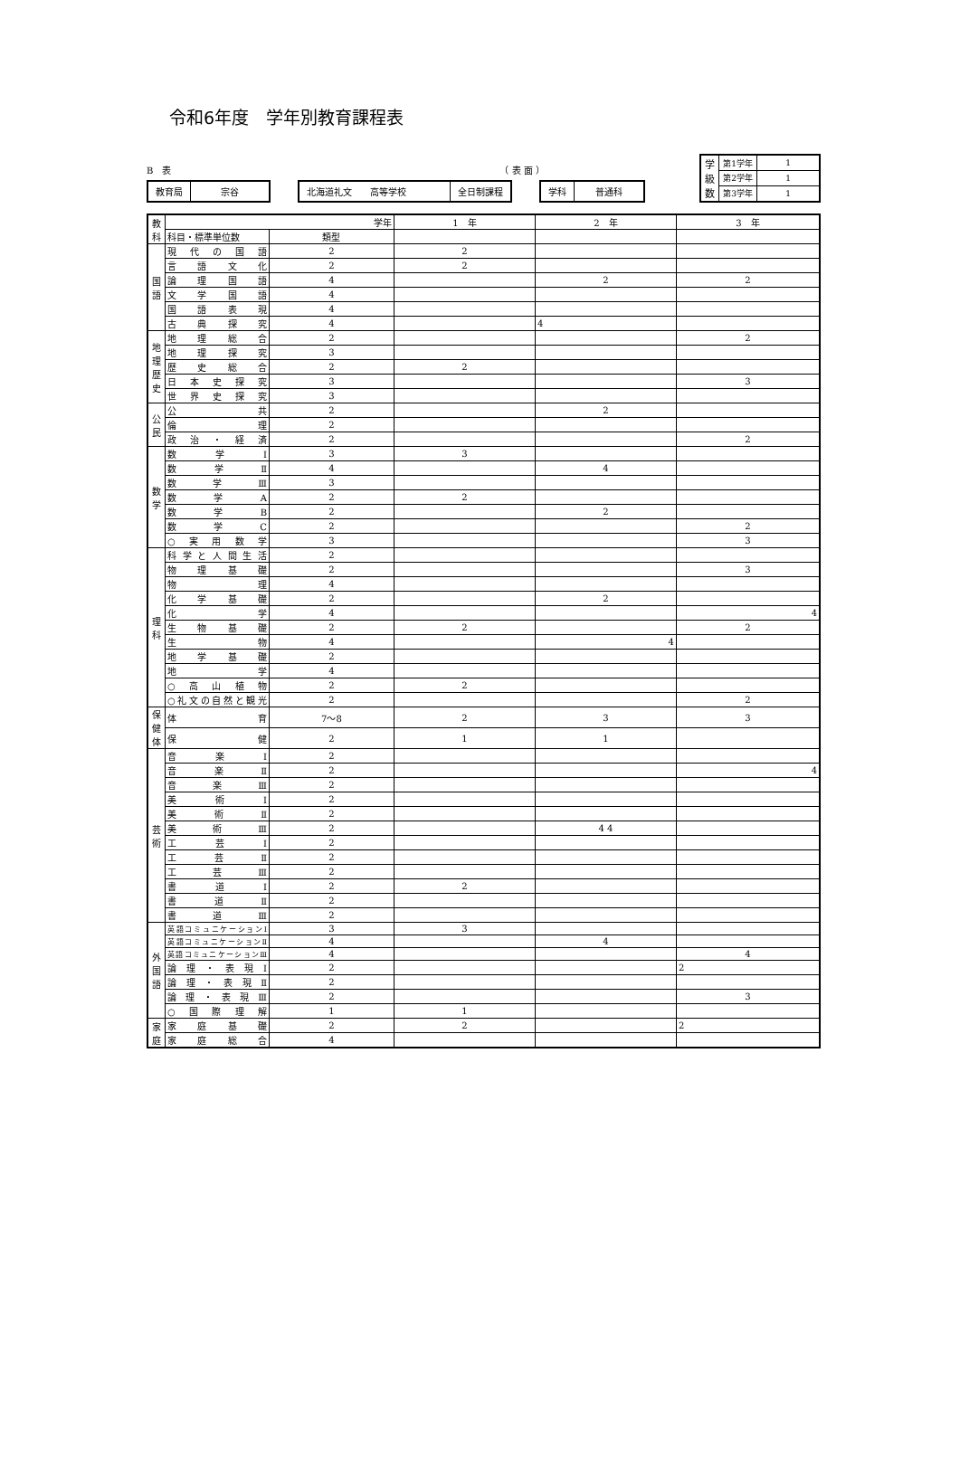令和6年度　学年別教育課程表
B　表 （ 表 面 ）
教育局 宗谷 北海道礼文　　高等学校 全日制課程 学科 普通科
| 学 級 数 | 第1学年 | 1 |
| | 第2学年 | 1 |
| | 第3学年 | 1 |
| 教科 | 学年 | | 1 年 | 2 年 | 3 年 |
| --- | --- | --- | --- | --- | --- |
| | 科目・標準単位数 | 類型 | | | |
| 国語 | 現代の国語 | 2 | 2 | | |
| | 言語文化 | 2 | 2 | | |
| | 論理国語 | 4 | | 2 | 2 |
| | 文学国語 | 4 | | | |
| | 国語表現 | 4 | | | |
| | 古典探究 | 4 | | 4 | |
| 地理歴史 | 地理総合 | 2 | | | 2 |
| | 地理探究 | 3 | | | |
| | 歴史総合 | 2 | 2 | | |
| | 日本史探究 | 3 | | | 3 |
| | 世界史探究 | 3 | | | |
| 公民 | 公共 | 2 | | 2 | |
| | 倫理 | 2 | | | |
| | 政治・経済 | 2 | | | 2 |
| 数学 | 数学Ⅰ | 3 | 3 | | |
| | 数学Ⅱ | 4 | | 4 | |
| | 数学Ⅲ | 3 | | | |
| | 数学A | 2 | 2 | | |
| | 数学B | 2 | | 2 | |
| | 数学C | 2 | | | 2 |
| | ○実用数学 | 3 | | | 3 |
| 理科 | 科学と人間生活 | 2 | | | |
| | 物理基礎 | 2 | | | 3 |
| | 物理 | 4 | | | |
| | 化学基礎 | 2 | | 2 | |
| | 化学 | 4 | | | 4 |
| | 生物基礎 | 2 | 2 | | 2 |
| | 生物 | 4 | | 4 | |
| | 地学基礎 | 2 | | | |
| | 地学 | 4 | | | |
| | ○高山植物 | 2 | 2 | | |
| | ○礼文の自然と観光 | 2 | | | 2 |
| 保健体 | 体育 | 7〜8 | 2 | 3 | 3 |
| | 保健 | 2 | 1 | 1 | |
| 芸術 | 音楽Ⅰ | 2 | | | |
| | 音楽Ⅱ | 2 | | | 4 |
| | 音楽Ⅲ | 2 | | | |
| | 美術Ⅰ | 2 | | | |
| | 美術Ⅱ | 2 | | | |
| | 美術Ⅲ | 2 | | 4 4 | |
| | 工芸Ⅰ | 2 | | | |
| | 工芸Ⅱ | 2 | | | |
| | 工芸Ⅲ | 2 | | | |
| | 書道Ⅰ | 2 | 2 | | |
| | 書道Ⅱ | 2 | | | |
| | 書道Ⅲ | 2 | | | |
| 外国語 | 英語コミュニケーションⅠ | 3 | 3 | | |
| | 英語コミュニケーションⅡ | 4 | | 4 | |
| | 英語コミュニケーションⅢ | 4 | | | 4 |
| | 論理・表現Ⅰ | 2 | | | 2 |
| | 論理・表現Ⅱ | 2 | | | |
| | 論理・表現Ⅲ | 2 | | | 3 |
| | ○国際理解 | 1 | 1 | | |
| 家庭 | 家庭基礎 | 2 | 2 | | 2 |
| | 家庭総合 | 4 | | | |